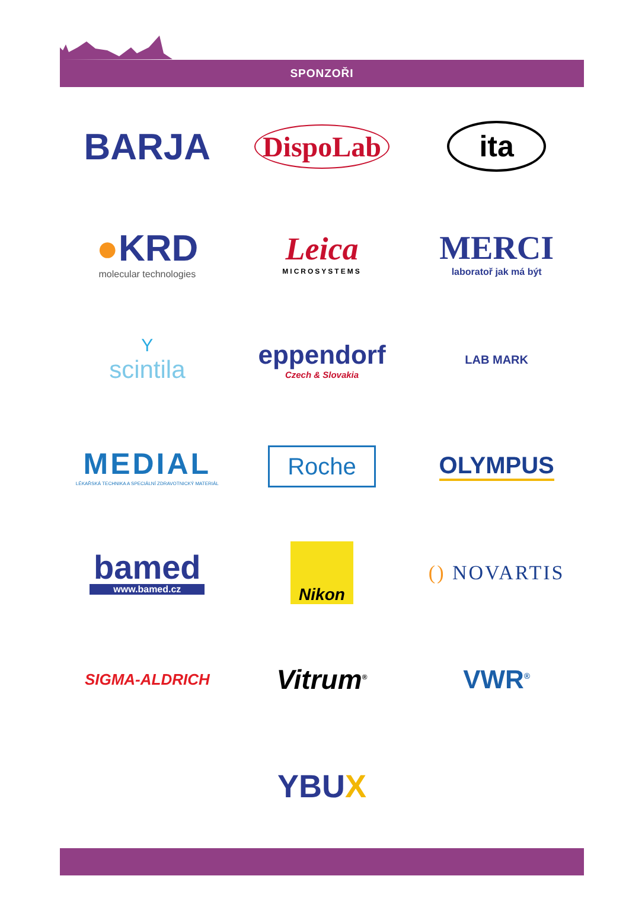SPONZOŘI
BARJA
DispoLab
ita
●KRD
molecular technologies
Leica
MICROSYSTEMS
MERCI
laboratoř jak má být
Yscintila
eppendorf
Czech & Slovakia
LAB MARK
MEDIAL
LÉKAŘSKÁ TECHNIKA A SPECIÁLNÍ ZDRAVOTNICKÝ MATERIÁL
Roche
OLYMPUS
bamed
www.bamed.cz
Nikon
() NOVARTIS
SIGMA-ALDRICH
Vitrum<sup>®</sup>
VWR<sup>®</sup>
YBUX